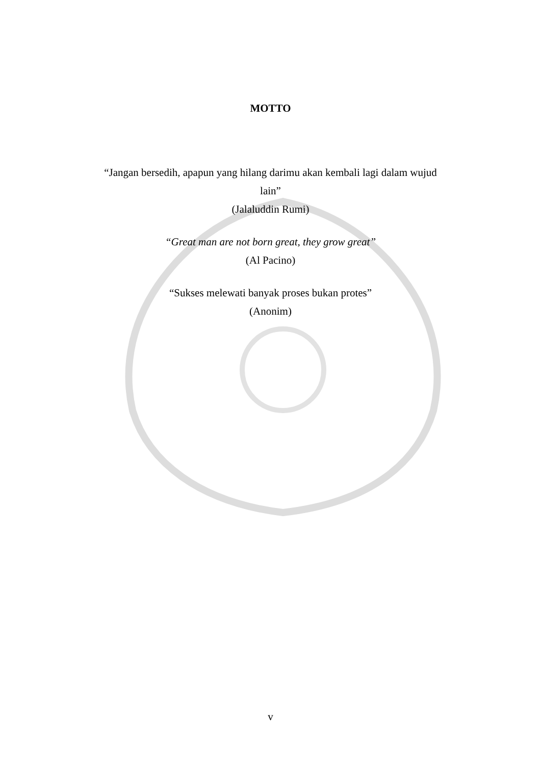MOTTO
“Jangan bersedih, apapun yang hilang darimu akan kembali lagi dalam wujud
lain”
(Jalaluddin Rumi)
“Great man are not born great, they grow great”
(Al Pacino)
“Sukses melewati banyak proses bukan protes”
(Anonim)
v